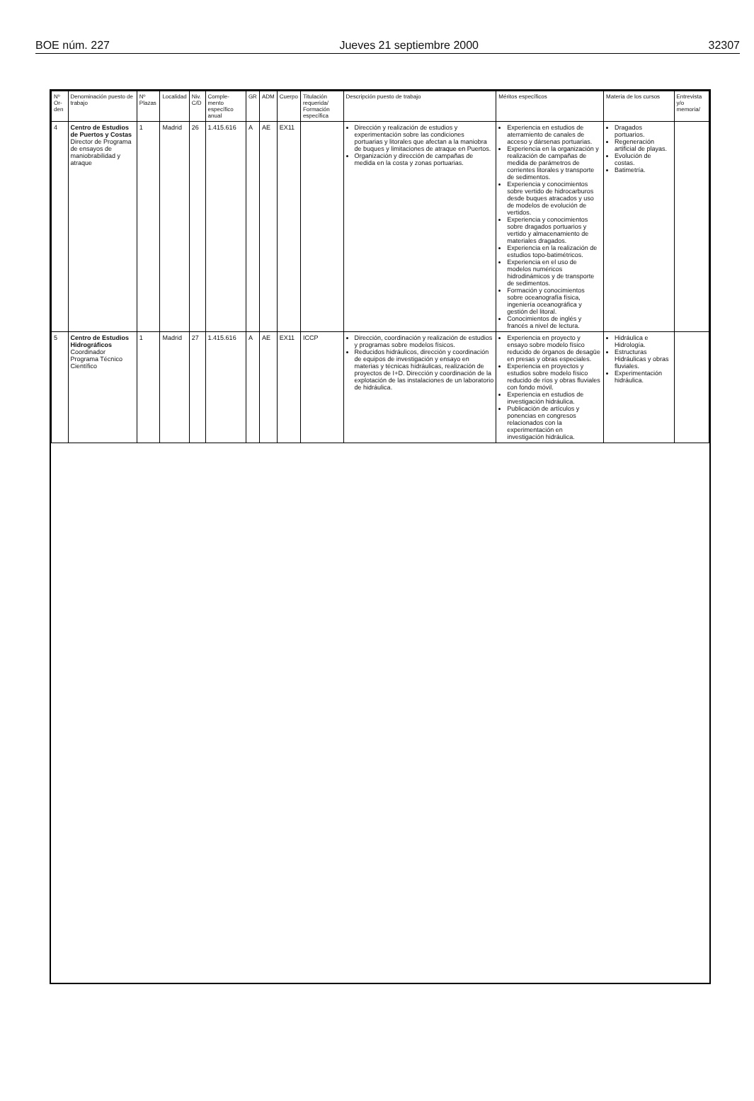BOE núm. 227 Jueves 21 septiembre 2000 32307
| Nº Or-den | Denominación puesto de trabajo | Nº Plazas | Localidad | Niv. C/D | Comple-mento específico anual | GR | ADM | Cuerpo | Titulación requerida/ Formación específica | Descripción puesto de trabajo | Méritos específicos | Materia de los cursos | Entrevista y/o memoria/ |
| --- | --- | --- | --- | --- | --- | --- | --- | --- | --- | --- | --- | --- | --- |
| 4 | Centro de Estudios de Puertos y Costas Director de Programa de ensayos de maniobrabilidad y atraque | 1 | Madrid | 26 | 1.415.616 | A | AE | EX11 | | Dirección y realización de estudios y experimentación sobre las condiciones portuarias y litorales que afectan a la maniobra de buques y limitaciones de atraque en Puertos. Organización y dirección de campañas de medida en la costa y zonas portuarias. | Experiencia en estudios de aterramiento de canales de acceso y dársenas portuarias. Experiencia en la organización y realización de campañas de medida de parámetros de corrientes litorales y transporte de sedimentos. Experiencia y conocimientos sobre vertido de hidrocarburos desde buques atracados y uso de modelos de evolución de vertidos. Experiencia y conocimientos sobre dragados portuarios y vertido y almacenamiento de materiales dragados. Experiencia en la realización de estudios topo-batimétricos. Experiencia en el uso de modelos numéricos hidrodinámicos y de transporte de sedimentos. Formación y conocimientos sobre oceanografía física, ingeniería oceanográfica y gestión del litoral. Conocimientos de inglés y francés a nivel de lectura. | Dragados portuarios. Regeneración artificial de playas. Evolución de costas. Batimetría. | |
| 5 | Centro de Estudios Hidrográficos Coordinador Programa Técnico Científico | 1 | Madrid | 27 | 1.415.616 | A | AE | EX11 | ICCP | Dirección, coordinación y realización de estudios y programas sobre modelos físicos. Reducidos hidráulicos, dirección y coordinación de equipos de investigación y ensayo en materias y técnicas hidráulicas, realización de proyectos de I+D. Dirección y coordinación de la explotación de las instalaciones de un laboratorio de hidráulica. | Experiencia en proyecto y ensayo sobre modelo físico reducido de órganos de desagüe en presas y obras especiales. Experiencia en proyectos y estudios sobre modelo físico reducido de ríos y obras fluviales con fondo móvil. Experiencia en estudios de investigación hidráulica. Publicación de artículos y ponencias en congresos relacionados con la experimentación en investigación hidráulica. | Hidráulica e Hidrología. Estructuras Hidráulicas y obras fluviales. Experimentación hidráulica. | |